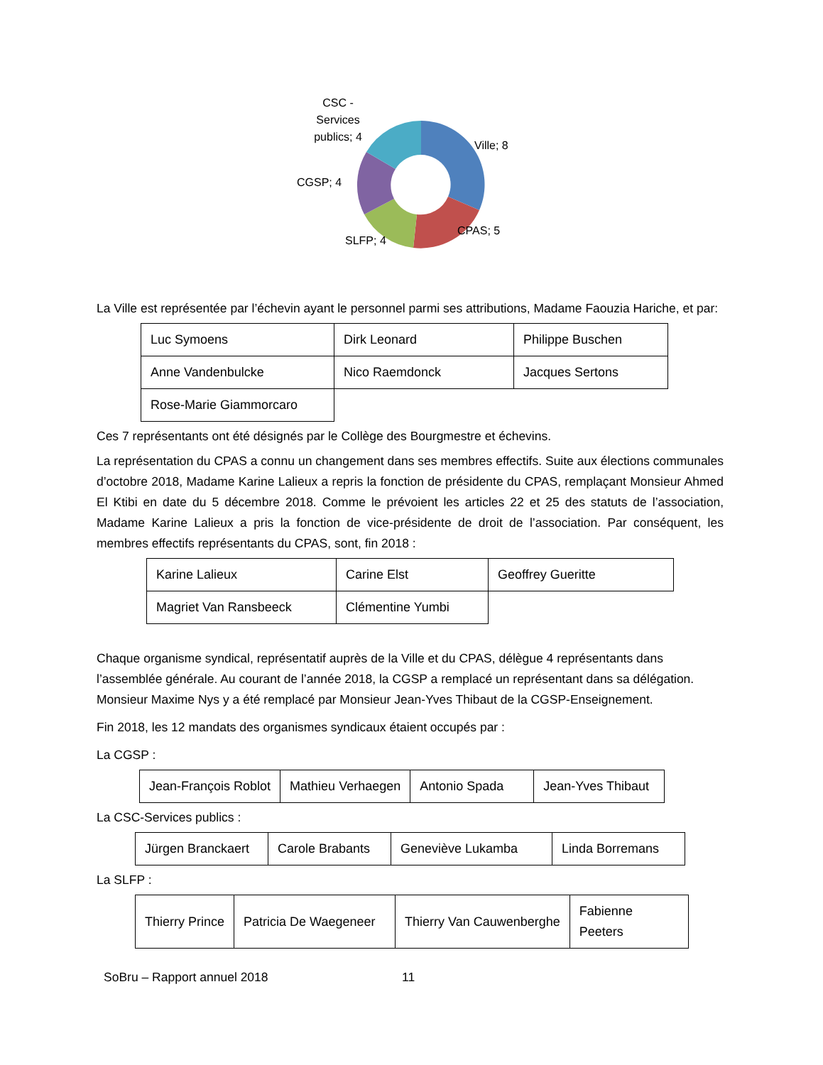CSC -
Services
publics; 4
Ville; 8
CGSP; 4
CPAS; 5
SLFP; 4
La Ville est représentée par l’échevin ayant le personnel parmi ses attributions, Madame Faouzia Hariche, et par:
| Luc Symoens | Dirk Leonard | Philippe Buschen |
| Anne Vandenbulcke | Nico Raemdonck | Jacques Sertons |
| Rose-Marie Giammorcaro | | |
Ces 7 représentants ont été désignés par le Collège des Bourgmestre et échevins.
La représentation du CPAS a connu un changement dans ses membres effectifs. Suite aux élections communales d’octobre 2018, Madame Karine Lalieux a repris la fonction de présidente du CPAS, remplaçant Monsieur Ahmed El Ktibi en date du 5 décembre 2018. Comme le prévoient les articles 22 et 25 des statuts de l’association, Madame Karine Lalieux a pris la fonction de vice-présidente de droit de l’association. Par conséquent, les membres effectifs représentants du CPAS, sont, fin 2018 :
| Karine Lalieux | Carine Elst | Geoffrey Gueritte |
| Magriet Van Ransbeeck | Clémentine Yumbi | |
Chaque organisme syndical, représentatif auprès de la Ville et du CPAS, délègue 4 représentants dans l’assemblée générale. Au courant de l’année 2018, la CGSP a remplacé un représentant dans sa délégation. Monsieur Maxime Nys y a été remplacé par Monsieur Jean-Yves Thibaut de la CGSP-Enseignement.
Fin 2018, les 12 mandats des organismes syndicaux étaient occupés par :
La CGSP :
| Jean-François Roblot | Mathieu Verhaegen | Antonio Spada | Jean-Yves Thibaut |
La CSC-Services publics :
| Jürgen Branckaert | Carole Brabants | Geneviève Lukamba | Linda Borremans |
La SLFP :
| Thierry Prince | Patricia De Waegeneer | Thierry Van Cauwenberghe | Fabienne Peeters |
SoBru – Rapport annuel 2018 11